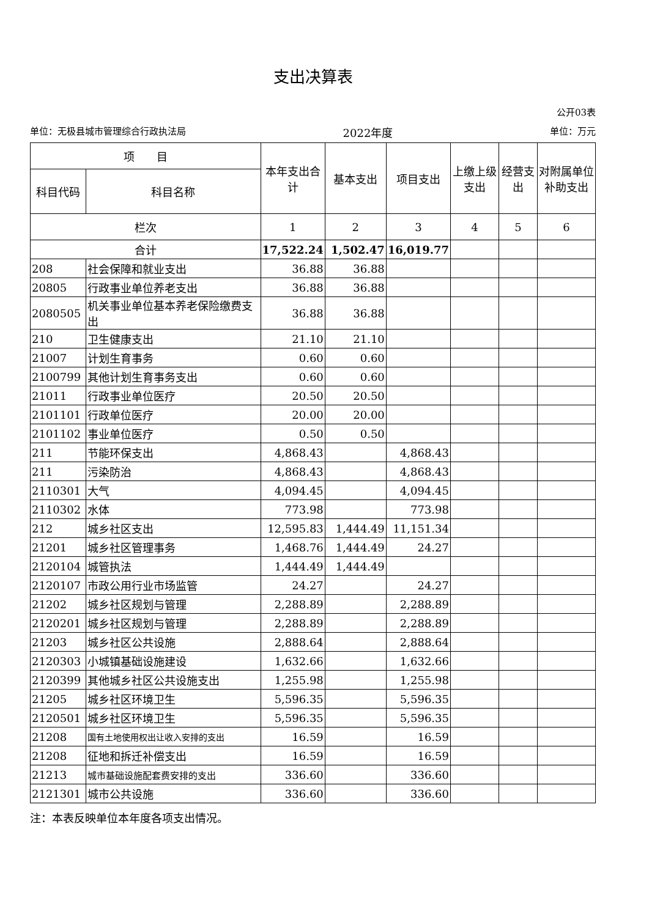支出决算表
公开03表
单位：无极县城市管理综合行政执法局 2022年度 单位：万元
| 项 目 | | 本年支出合计 | 基本支出 | 项目支出 | 上缴上级支出 | 经营支出 | 对附属单位补助支出 |
| --- | --- | --- | --- | --- | --- | --- | --- |
| 科目代码 | 科目名称 | | | | | | |
| 栏次 | | 1 | 2 | 3 | 4 | 5 | 6 |
| 合计 | | 17,522.24 | 1,502.47 | 16,019.77 | | | |
| 208 | 社会保障和就业支出 | 36.88 | 36.88 | | | | |
| 20805 | 行政事业单位养老支出 | 36.88 | 36.88 | | | | |
| 2080505 | 机关事业单位基本养老保险缴费支出 | 36.88 | 36.88 | | | | |
| 210 | 卫生健康支出 | 21.10 | 21.10 | | | | |
| 21007 | 计划生育事务 | 0.60 | 0.60 | | | | |
| 2100799 | 其他计划生育事务支出 | 0.60 | 0.60 | | | | |
| 21011 | 行政事业单位医疗 | 20.50 | 20.50 | | | | |
| 2101101 | 行政单位医疗 | 20.00 | 20.00 | | | | |
| 2101102 | 事业单位医疗 | 0.50 | 0.50 | | | | |
| 211 | 节能环保支出 | 4,868.43 | | 4,868.43 | | | |
| 211 | 污染防治 | 4,868.43 | | 4,868.43 | | | |
| 2110301 | 大气 | 4,094.45 | | 4,094.45 | | | |
| 2110302 | 水体 | 773.98 | | 773.98 | | | |
| 212 | 城乡社区支出 | 12,595.83 | 1,444.49 | 11,151.34 | | | |
| 21201 | 城乡社区管理事务 | 1,468.76 | 1,444.49 | 24.27 | | | |
| 2120104 | 城管执法 | 1,444.49 | 1,444.49 | | | | |
| 2120107 | 市政公用行业市场监管 | 24.27 | | 24.27 | | | |
| 21202 | 城乡社区规划与管理 | 2,288.89 | | 2,288.89 | | | |
| 2120201 | 城乡社区规划与管理 | 2,288.89 | | 2,288.89 | | | |
| 21203 | 城乡社区公共设施 | 2,888.64 | | 2,888.64 | | | |
| 2120303 | 小城镇基础设施建设 | 1,632.66 | | 1,632.66 | | | |
| 2120399 | 其他城乡社区公共设施支出 | 1,255.98 | | 1,255.98 | | | |
| 21205 | 城乡社区环境卫生 | 5,596.35 | | 5,596.35 | | | |
| 2120501 | 城乡社区环境卫生 | 5,596.35 | | 5,596.35 | | | |
| 21208 | 国有土地使用权出让收入安排的支出 | 16.59 | | 16.59 | | | |
| 21208 | 征地和拆迁补偿支出 | 16.59 | | 16.59 | | | |
| 21213 | 城市基础设施配套费安排的支出 | 336.60 | | 336.60 | | | |
| 2121301 | 城市公共设施 | 336.60 | | 336.60 | | | |
注：本表反映单位本年度各项支出情况。